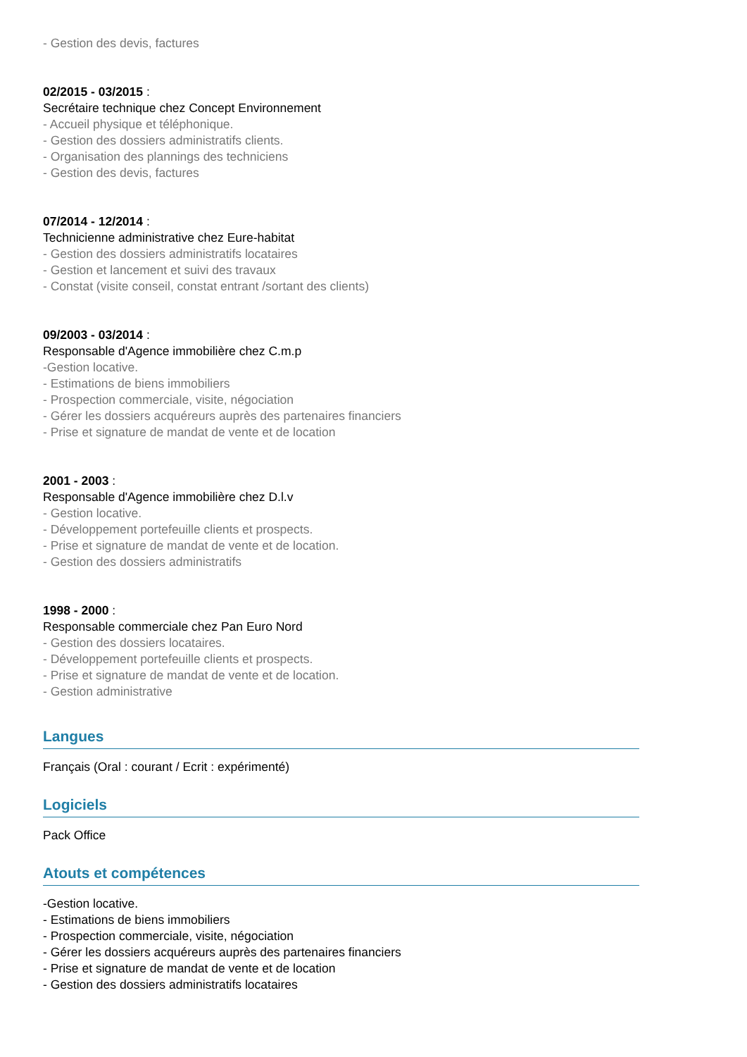- Gestion des devis, factures
02/2015 - 03/2015 :
Secrétaire technique chez Concept Environnement
- Accueil physique et téléphonique.
- Gestion des dossiers administratifs clients.
- Organisation des plannings des techniciens
- Gestion des devis, factures
07/2014 - 12/2014 :
Technicienne administrative chez Eure-habitat
- Gestion des dossiers administratifs locataires
- Gestion et lancement et suivi des travaux
- Constat (visite conseil, constat entrant /sortant des clients)
09/2003 - 03/2014 :
Responsable d'Agence immobilière chez C.m.p
-Gestion locative.
- Estimations de biens immobiliers
- Prospection commerciale, visite, négociation
- Gérer les dossiers acquéreurs auprès des partenaires financiers
- Prise et signature de mandat de vente et de location
2001 - 2003 :
Responsable d'Agence immobilière chez D.l.v
- Gestion locative.
- Développement portefeuille clients et prospects.
- Prise et signature de mandat de vente et de location.
- Gestion des dossiers administratifs
1998 - 2000 :
Responsable commerciale chez Pan Euro Nord
- Gestion des dossiers locataires.
- Développement portefeuille clients et prospects.
- Prise et signature de mandat de vente et de location.
- Gestion administrative
Langues
Français (Oral : courant / Ecrit : expérimenté)
Logiciels
Pack Office
Atouts et compétences
-Gestion locative.
- Estimations de biens immobiliers
- Prospection commerciale, visite, négociation
- Gérer les dossiers acquéreurs auprès des partenaires financiers
- Prise et signature de mandat de vente et de location
- Gestion des dossiers administratifs locataires